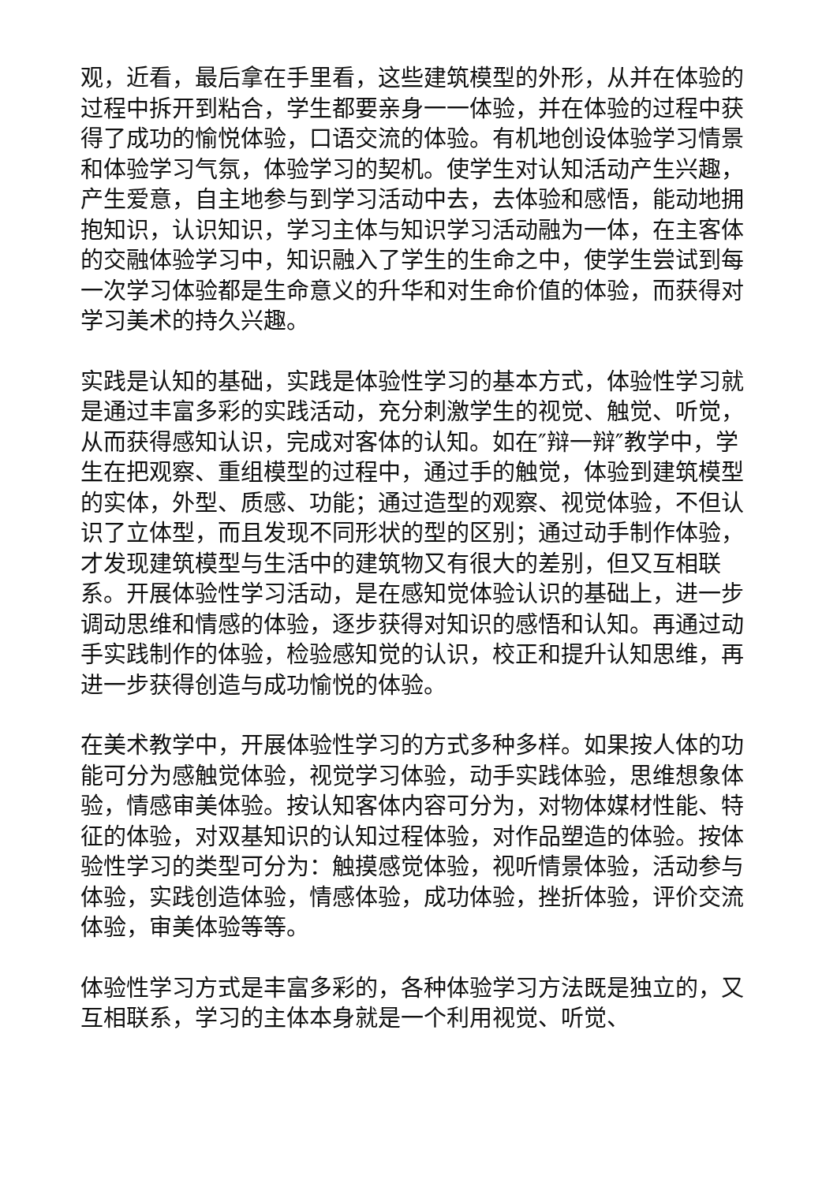观，近看，最后拿在手里看，这些建筑模型的外形，从并在体验的过程中拆开到粘合，学生都要亲身一一体验，并在体验的过程中获得了成功的愉悦体验，口语交流的体验。有机地创设体验学习情景和体验学习气氛，体验学习的契机。使学生对认知活动产生兴趣，产生爱意，自主地参与到学习活动中去，去体验和感悟，能动地拥抱知识，认识知识，学习主体与知识学习活动融为一体，在主客体的交融体验学习中，知识融入了学生的生命之中，使学生尝试到每一次学习体验都是生命意义的升华和对生命价值的体验，而获得对学习美术的持久兴趣。
实践是认知的基础，实践是体验性学习的基本方式，体验性学习就是通过丰富多彩的实践活动，充分刺激学生的视觉、触觉、听觉，从而获得感知认识，完成对客体的认知。如在″辩一辩″教学中，学生在把观察、重组模型的过程中，通过手的触觉，体验到建筑模型的实体，外型、质感、功能；通过造型的观察、视觉体验，不但认识了立体型，而且发现不同形状的型的区别；通过动手制作体验，才发现建筑模型与生活中的建筑物又有很大的差别，但又互相联系。开展体验性学习活动，是在感知觉体验认识的基础上，进一步调动思维和情感的体验，逐步获得对知识的感悟和认知。再通过动手实践制作的体验，检验感知觉的认识，校正和提升认知思维，再进一步获得创造与成功愉悦的体验。
在美术教学中，开展体验性学习的方式多种多样。如果按人体的功能可分为感触觉体验，视觉学习体验，动手实践体验，思维想象体验，情感审美体验。按认知客体内容可分为，对物体媒材性能、特征的体验，对双基知识的认知过程体验，对作品塑造的体验。按体验性学习的类型可分为：触摸感觉体验，视听情景体验，活动参与体验，实践创造体验，情感体验，成功体验，挫折体验，评价交流体验，审美体验等等。
体验性学习方式是丰富多彩的，各种体验学习方法既是独立的，又互相联系，学习的主体本身就是一个利用视觉、听觉、